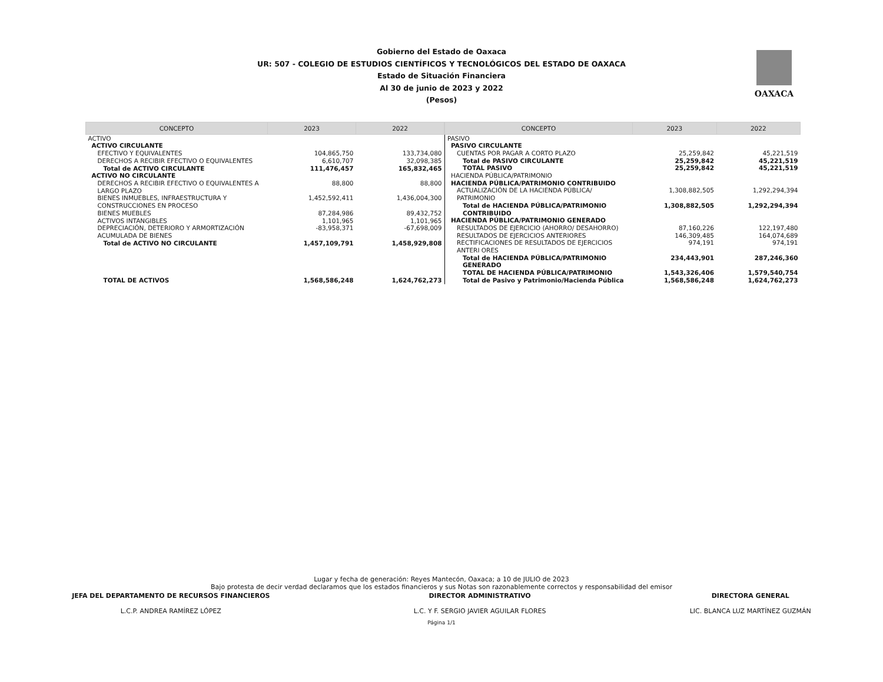Gobierno del Estado de Oaxaca
UR: 507 - COLEGIO DE ESTUDIOS CIENTÍFICOS Y TECNOLÓGICOS DEL ESTADO DE OAXACA
Estado de Situación Financiera
Al 30 de junio de 2023 y 2022
(Pesos)
OAXACA
| CONCEPTO | 2023 | 2022 |
| --- | --- | --- |
| ACTIVO | | |
| ACTIVO CIRCULANTE | | |
| EFECTIVO Y EQUIVALENTES | 104,865,750 | 133,734,080 |
| DERECHOS A RECIBIR EFECTIVO O EQUIVALENTES | 6,610,707 | 32,098,385 |
| Total de ACTIVO CIRCULANTE | 111,476,457 | 165,832,465 |
| ACTIVO NO CIRCULANTE | | |
| DERECHOS A RECIBIR EFECTIVO O EQUIVALENTES A LARGO PLAZO | 88,800 | 88,800 |
| BIENES INMUEBLES, INFRAESTRUCTURA Y CONSTRUCCIONES EN PROCESO | 1,452,592,411 | 1,436,004,300 |
| BIENES MUEBLES | 87,284,986 | 89,432,752 |
| ACTIVOS INTANGIBLES | 1,101,965 | 1,101,965 |
| DEPRECIACIÓN, DETERIORO Y ARMORTIZACIÓN ACUMULADA DE BIENES | -83,958,371 | -67,698,009 |
| Total de ACTIVO NO CIRCULANTE | 1,457,109,791 | 1,458,929,808 |
| TOTAL DE ACTIVOS | 1,568,586,248 | 1,624,762,273 |
| CONCEPTO | 2023 | 2022 |
| --- | --- | --- |
| PASIVO | | |
| PASIVO CIRCULANTE | | |
| CUENTAS POR PAGAR A CORTO PLAZO | 25,259,842 | 45,221,519 |
| Total de PASIVO CIRCULANTE | 25,259,842 | 45,221,519 |
| TOTAL PASIVO | 25,259,842 | 45,221,519 |
| HACIENDA PÚBLICA/PATRIMONIO | | |
| HACIENDA PÚBLICA/PATRIMONIO CONTRIBUIDO | | |
| ACTUALIZACIÓN DE LA HACIENDA PÚBLICA/ PATRIMONIO | 1,308,882,505 | 1,292,294,394 |
| Total de HACIENDA PÚBLICA/PATRIMONIO CONTRIBUIDO | 1,308,882,505 | 1,292,294,394 |
| HACIENDA PÚBLICA/PATRIMONIO GENERADO | | |
| RESULTADOS DE EJERCICIO (AHORRO/ DESAHORRO) | 87,160,226 | 122,197,480 |
| RESULTADOS DE EJERCICIOS ANTERIORES | 146,309,485 | 164,074,689 |
| RECTIFICACIONES DE RESULTADOS DE EJERCICIOS ANTERI ORES | 974,191 | 974,191 |
| Total de HACIENDA PÚBLICA/PATRIMONIO GENERADO | 234,443,901 | 287,246,360 |
| TOTAL DE HACIENDA PÚBLICA/PATRIMONIO | 1,543,326,406 | 1,579,540,754 |
| Total de Pasivo y Patrimonio/Hacienda Pública | 1,568,586,248 | 1,624,762,273 |
Lugar y fecha de generación: Reyes Mantecón, Oaxaca; a 10 de JULIO de 2023
Bajo protesta de decir verdad declaramos que los estados financieros y sus Notas son razonablemente correctos y responsabilidad del emisor
JEFA DEL DEPARTAMENTO DE RECURSOS FINANCIEROS
L.C.P. ANDREA RAMÍREZ LÓPEZ
DIRECTOR ADMINISTRATIVO
L.C. Y F. SERGIO JAVIER AGUILAR FLORES
DIRECTORA GENERAL
LIC. BLANCA LUZ MARTÍNEZ GUZMÁN
Página 1/1